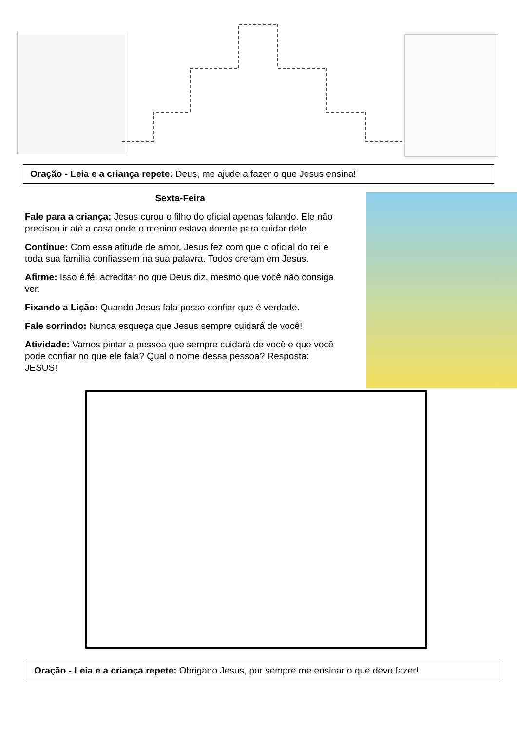Oração - Leia e a criança repete: Deus, me ajude a fazer o que Jesus ensina!
Sexta-Feira
Fale para a criança: Jesus curou o filho do oficial apenas falando. Ele não precisou ir até a casa onde o menino estava doente para cuidar dele.
Continue: Com essa atitude de amor, Jesus fez com que o oficial do rei e toda sua família confiassem na sua palavra. Todos creram em Jesus.
Afirme: Isso é fé, acreditar no que Deus diz, mesmo que você não consiga ver.
Fixando a Lição: Quando Jesus fala posso confiar que é verdade.
Fale sorrindo: Nunca esqueça que Jesus sempre cuidará de você!
Atividade: Vamos pintar a pessoa que sempre cuidará de você e que você pode confiar no que ele fala? Qual o nome dessa pessoa? Resposta: JESUS!
Oração - Leia e a criança repete: Obrigado Jesus, por sempre me ensinar o que devo fazer!